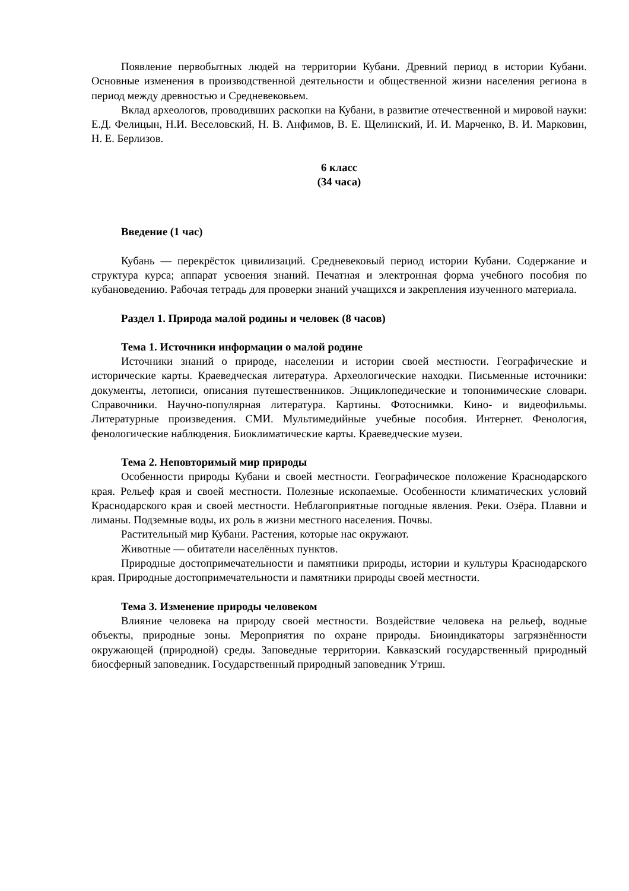Появление первобытных людей на территории Кубани. Древний период в истории Кубани. Основные изменения в производственной деятельности и общественной жизни населения региона в период между древностью и Средневековьем.
Вклад археологов, проводивших раскопки на Кубани, в развитие отечественной и мировой науки: Е.Д. Фелицын, Н.И. Веселовский, Н. В. Анфимов, В. Е. Щелинский, И. И. Марченко, В. И. Марковин, Н. Е. Берлизов.
6 класс
(34 часа)
Введение (1 час)
Кубань — перекрёсток цивилизаций. Средневековый период истории Кубани. Содержание и структура курса; аппарат усвоения знаний. Печатная и электронная форма учебного пособия по кубановедению. Рабочая тетрадь для проверки знаний учащихся и закрепления изученного материала.
Раздел 1. Природа малой родины и человек (8 часов)
Тема 1. Источники информации о малой родине
Источники знаний о природе, населении и истории своей местности. Географические и исторические карты. Краеведческая литература. Археологические находки. Письменные источники: документы, летописи, описания путешественников. Энциклопедические и топонимические словари. Справочники. Научно-популярная литература. Картины. Фотоснимки. Кино- и видеофильмы. Литературные произведения. СМИ. Мультимедийные учебные пособия. Интернет. Фенология, фенологические наблюдения. Биоклиматические карты. Краеведческие музеи.
Тема 2. Неповторимый мир природы
Особенности природы Кубани и своей местности. Географическое положение Краснодарского края. Рельеф края и своей местности. Полезные ископаемые. Особенности климатических условий Краснодарского края и своей местности. Неблагоприятные погодные явления. Реки. Озёра. Плавни и лиманы. Подземные воды, их роль в жизни местного населения. Почвы.
Растительный мир Кубани. Растения, которые нас окружают.
Животные — обитатели населённых пунктов.
Природные достопримечательности и памятники природы, истории и культуры Краснодарского края. Природные достопримечательности и памятники природы своей местности.
Тема 3. Изменение природы человеком
Влияние человека на природу своей местности. Воздействие человека на рельеф, водные объекты, природные зоны. Мероприятия по охране природы. Биоиндикаторы загрязнённости окружающей (природной) среды. Заповедные территории. Кавказский государственный природный биосферный заповедник. Государственный природный заповедник Утриш.